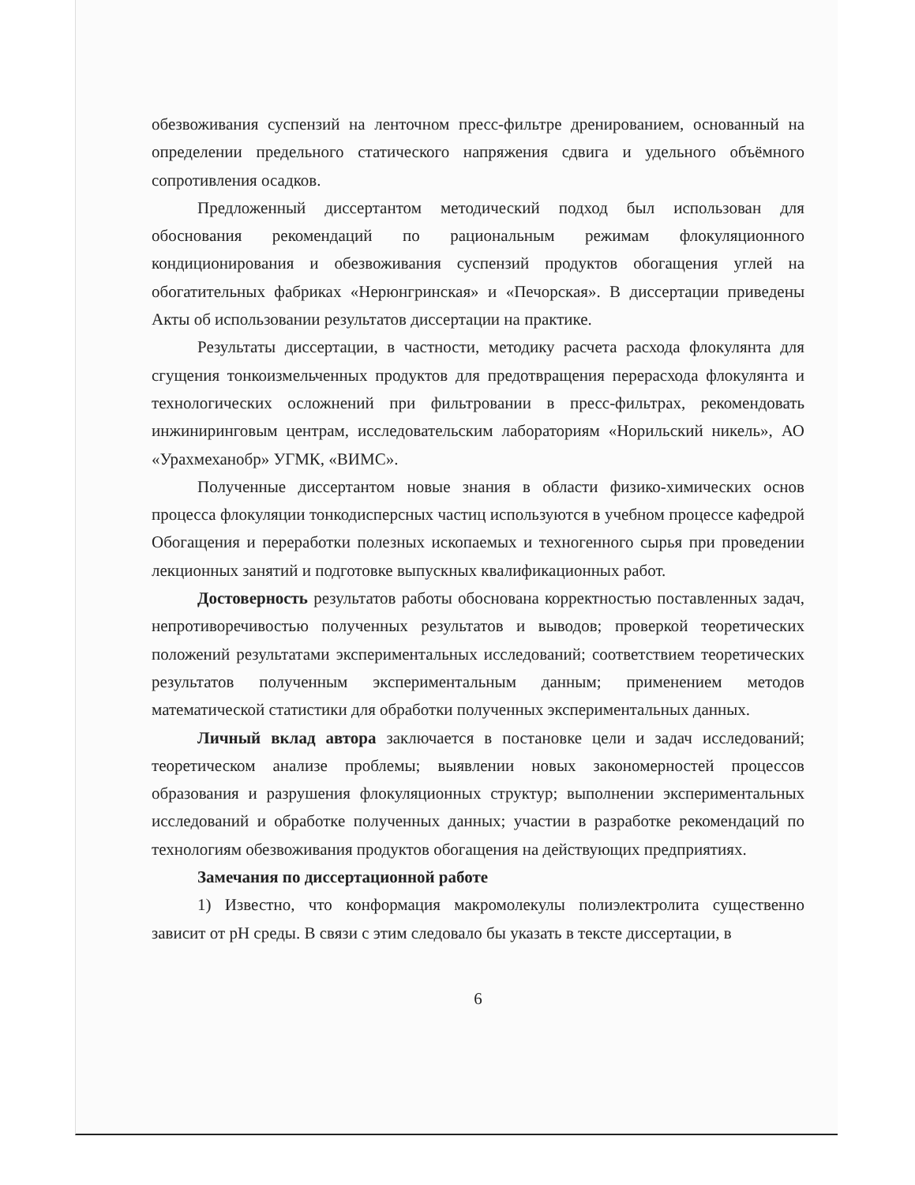обезвоживания суспензий на ленточном пресс-фильтре дренированием, основанный на определении предельного статического напряжения сдвига и удельного объёмного сопротивления осадков.
Предложенный диссертантом методический подход был использован для обоснования рекомендаций по рациональным режимам флокуляционного кондиционирования и обезвоживания суспензий продуктов обогащения углей на обогатительных фабриках «Нерюнгринская» и «Печорская». В диссертации приведены Акты об использовании результатов диссертации на практике.
Результаты диссертации, в частности, методику расчета расхода флокулянта для сгущения тонкоизмельченных продуктов для предотвращения перерасхода флокулянта и технологических осложнений при фильтровании в пресс-фильтрах, рекомендовать инжиниринговым центрам, исследовательским лабораториям «Норильский никель», АО «Урахмеханобр» УГМК, «ВИМС».
Полученные диссертантом новые знания в области физико-химических основ процесса флокуляции тонкодисперсных частиц используются в учебном процессе кафедрой Обогащения и переработки полезных ископаемых и техногенного сырья при проведении лекционных занятий и подготовке выпускных квалификационных работ.
Достоверность результатов работы обоснована корректностью поставленных задач, непротиворечивостью полученных результатов и выводов; проверкой теоретических положений результатами экспериментальных исследований; соответствием теоретических результатов полученным экспериментальным данным; применением методов математической статистики для обработки полученных экспериментальных данных.
Личный вклад автора заключается в постановке цели и задач исследований; теоретическом анализе проблемы; выявлении новых закономерностей процессов образования и разрушения флокуляционных структур; выполнении экспериментальных исследований и обработке полученных данных; участии в разработке рекомендаций по технологиям обезвоживания продуктов обогащения на действующих предприятиях.
Замечания по диссертационной работе
1) Известно, что конформация макромолекулы полиэлектролита существенно зависит от pH среды. В связи с этим следовало бы указать в тексте диссертации, в
6